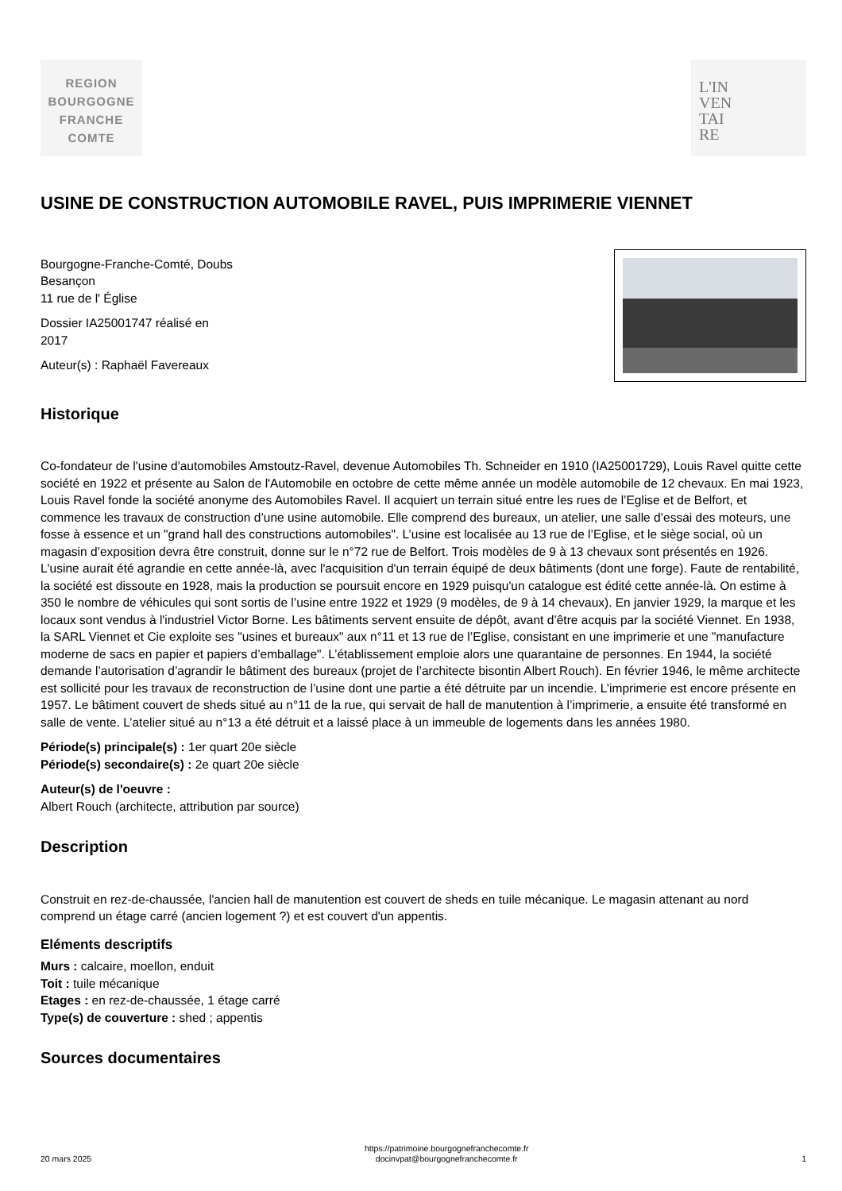REGION
BOURGOGNE
FRANCHE
COMTE
L'IN
VEN
TAI
RE
USINE DE CONSTRUCTION AUTOMOBILE RAVEL, PUIS IMPRIMERIE VIENNET
Bourgogne-Franche-Comté, Doubs
Besançon
11 rue de l' Église
Dossier IA25001747 réalisé en
2017
Auteur(s) : Raphaël Favereaux
Historique
Co-fondateur de l'usine d'automobiles Amstoutz-Ravel, devenue Automobiles Th. Schneider en 1910 (IA25001729), Louis Ravel quitte cette société en 1922 et présente au Salon de l'Automobile en octobre de cette même année un modèle automobile de 12 chevaux. En mai 1923, Louis Ravel fonde la société anonyme des Automobiles Ravel. Il acquiert un terrain situé entre les rues de l’Eglise et de Belfort, et commence les travaux de construction d’une usine automobile. Elle comprend des bureaux, un atelier, une salle d’essai des moteurs, une fosse à essence et un "grand hall des constructions automobiles". L’usine est localisée au 13 rue de l’Eglise, et le siège social, où un magasin d’exposition devra être construit, donne sur le n°72 rue de Belfort. Trois modèles de 9 à 13 chevaux sont présentés en 1926. L'usine aurait été agrandie en cette année-là, avec l'acquisition d'un terrain équipé de deux bâtiments (dont une forge). Faute de rentabilité, la société est dissoute en 1928, mais la production se poursuit encore en 1929 puisqu'un catalogue est édité cette année-là. On estime à 350 le nombre de véhicules qui sont sortis de l’usine entre 1922 et 1929 (9 modèles, de 9 à 14 chevaux). En janvier 1929, la marque et les locaux sont vendus à l'industriel Victor Borne. Les bâtiments servent ensuite de dépôt, avant d’être acquis par la société Viennet. En 1938, la SARL Viennet et Cie exploite ses "usines et bureaux" aux n°11 et 13 rue de l’Eglise, consistant en une imprimerie et une "manufacture moderne de sacs en papier et papiers d’emballage". L’établissement emploie alors une quarantaine de personnes. En 1944, la société demande l’autorisation d’agrandir le bâtiment des bureaux (projet de l’architecte bisontin Albert Rouch). En février 1946, le même architecte est sollicité pour les travaux de reconstruction de l’usine dont une partie a été détruite par un incendie. L’imprimerie est encore présente en 1957. Le bâtiment couvert de sheds situé au n°11 de la rue, qui servait de hall de manutention à l’imprimerie, a ensuite été transformé en salle de vente. L’atelier situé au n°13 a été détruit et a laissé place à un immeuble de logements dans les années 1980.
Période(s) principale(s) : 1er quart 20e siècle
Période(s) secondaire(s) : 2e quart 20e siècle
Auteur(s) de l'oeuvre :
Albert Rouch (architecte, attribution par source)
Description
Construit en rez-de-chaussée, l'ancien hall de manutention est couvert de sheds en tuile mécanique. Le magasin attenant au nord comprend un étage carré (ancien logement ?) et est couvert d'un appentis.
Eléments descriptifs
Murs : calcaire, moellon, enduit
Toit : tuile mécanique
Etages : en rez-de-chaussée, 1 étage carré
Type(s) de couverture : shed ; appentis
Sources documentaires
20 mars 2025 https://patrimoine.bourgognefranchecomte.fr
docinvpat@bourgognefranchecomte.fr 1